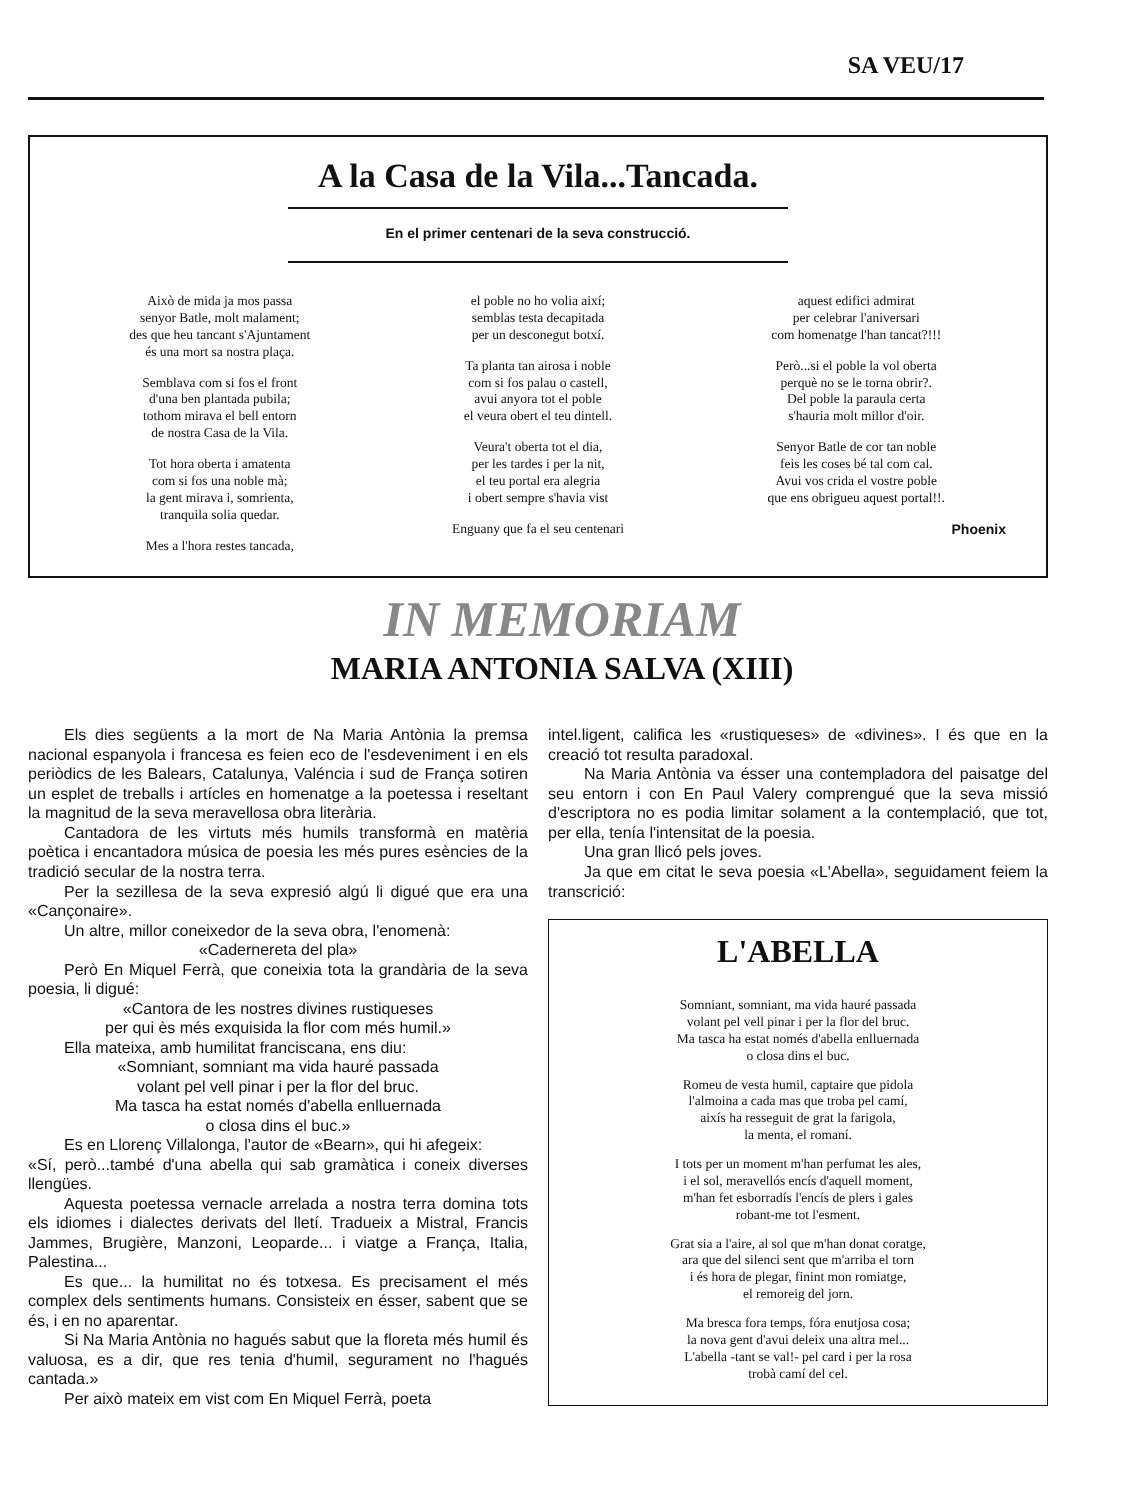SA VEU/17
A la Casa de la Vila...Tancada.
En el primer centenari de la seva construcció.
Això de mida ja mos passa
senyor Batle, molt malament;
des que heu tancant s'Ajuntament
és una mort sa nostra plaça.
Semblava com si fos el front
d'una ben plantada pubila;
tothom mirava el bell entorn
de nostra Casa de la Vila.
Tot hora oberta i amatenta
com si fos una noble mà;
la gent mirava i, somrienta,
tranquila solia quedar.
Mes a l'hora restes tancada,
el poble no ho volia així;
semblas testa decapitada
per un desconegut botxí.
Ta planta tan airosa i noble
com si fos palau o castell,
avui anyora tot el poble
el veura obert el teu dintell.
Veura't oberta tot el dia,
per les tardes i per la nit,
el teu portal era alegria
i obert sempre s'havia vist
Enguany que fa el seu centenari
aquest edifici admirat
per celebrar l'aniversari
com homenatge l'han tancat?!!!
Però...si el poble la vol oberta
perquè no se le torna obrir?.
Del poble la paraula certa
s'hauria molt millor d'oir.
Senyor Batle de cor tan noble
feis les coses bé tal com cal.
Avui vos crida el vostre poble
que ens obrigueu aquest portal!!.
Phoenix
IN MEMORIAM
MARIA ANTONIA SALVA (XIII)
Els dies següents a la mort de Na Maria Antònia la premsa nacional espanyola i francesa es feien eco de l'esdeveniment i en els periòdics de les Balears, Catalunya, Valéncia i sud de França sotiren un esplet de treballs i artícles en homenatge a la poetessa i reseltant la magnitud de la seva meravellosa obra literària.
Cantadora de les virtuts més humils transformà en matèria poètica i encantadora música de poesia les més pures esències de la tradició secular de la nostra terra.
Per la sezillesa de la seva expresió algú li digué que era una «Cançonaire».
Un altre, millor coneixedor de la seva obra, l'enomenà:
«Cadernereta del pla»
Però En Miquel Ferrà, que coneixia tota la grandària de la seva poesia, li digué:
«Cantora de les nostres divines rustiqueses
per qui ès més exquisida la flor com més humil.»
Ella mateixa, amb humilitat franciscana, ens diu:
«Somniant, somniant ma vida hauré passada
volant pel vell pinar i per la flor del bruc.
Ma tasca ha estat només d'abella enlluernada
o closa dins el buc.»
Es en Llorenç Villalonga, l'autor de «Bearn», qui hi afegeix:
«Sí, però...també d'una abella qui sab gramàtica i coneix diverses llengües.
Aquesta poetessa vernacle arrelada a nostra terra domina tots els idiomes i dialectes derivats del lletí. Tradueix a Mistral, Francis Jammes, Brugière, Manzoni, Leoparde... i viatge a França, Italia, Palestina...
Es que... la humilitat no és totxesa. Es precisament el més complex dels sentiments humans. Consisteix en ésser, sabent que se és, i en no aparentar.
Si Na Maria Antònia no hagués sabut que la floreta més humil és valuosa, es a dir, que res tenia d'humil, segurament no l'hagués cantada.»
Per això mateix em vist com En Miquel Ferrà, poeta
intel.ligent, califica les «rustiqueses» de «divines». I és que en la creació tot resulta paradoxal.
Na Maria Antònia va ésser una contempladora del paisatge del seu entorn i con En Paul Valery comprengué que la seva missió d'escriptora no es podia limitar solament a la contemplació, que tot, per ella, tenía l'intensitat de la poesia.
Una gran llicó pels joves.
Ja que em citat le seva poesia «L'Abella», seguidament feiem la transcrició:
L'ABELLA
Somniant, somniant, ma vida hauré passada
volant pel vell pinar i per la flor del bruc.
Ma tasca ha estat només d'abella enlluernada
o closa dins el buc.
Romeu de vesta humil, captaire que pidola
l'almoina a cada mas que troba pel camí,
aixís ha resseguit de grat la farigola,
la menta, el romaní.
I tots per un moment m'han perfumat les ales,
i el sol, meravellós encís d'aquell moment,
m'han fet esborradís l'encís de plers i gales
robant-me tot l'esment.
Grat sia a l'aire, al sol que m'han donat coratge,
ara que del silenci sent que m'arriba el torn
i és hora de plegar, finint mon romiatge,
el remoreig del jorn.
Ma bresca fora temps, fóra enutjosa cosa;
la nova gent d'avui deleix una altra mel...
L'abella -tant se val!- pel card i per la rosa
trobà camí del cel.